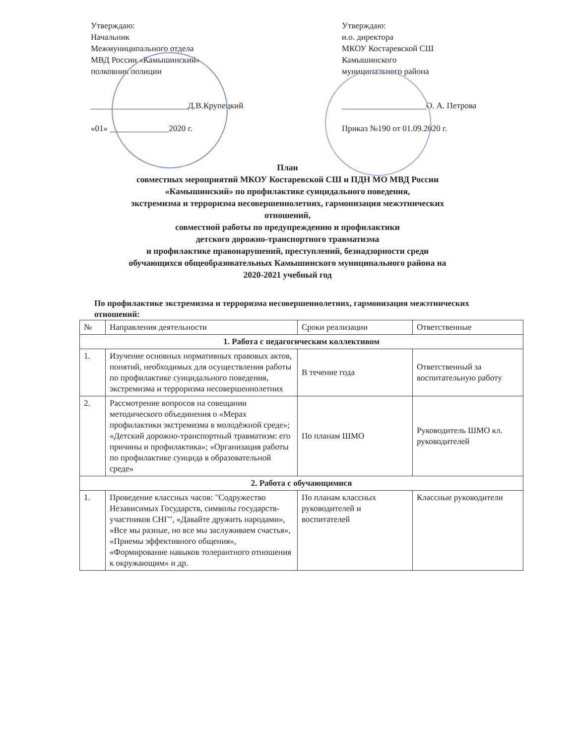Утверждаю:
Начальник
Межмуниципального отдела
МВД России «Камышинский»
полковник полиции
_______________________Д.В.Крупецкий
«01» ______________2020 г.
Утверждаю:
и.о. директора
МКОУ Костаревской СШ
Камышинского
муниципального района
____________________О. А. Петрова
Приказ №190 от 01.09.2020 г.
План
совместных мероприятий МКОУ Костаревской СШ и ПДН МО МВД России
«Камышинский» по профилактике суицидального поведения,
экстремизма и терроризма несовершеннолетних, гармонизация межэтнических
отношений,
совместной работы по предупреждению и профилактики
детского дорожно-транспортного травматизма
и профилактике правонарушений, преступлений, безнадзорности среди
обучающихся общеобразовательных Камышинского муниципального района на
2020-2021 учебный год
По профилактике экстремизма и терроризма несовершеннолетних, гармонизация межэтнических отношений:
| № | Направления деятельности | Сроки реализации | Ответственные |
| --- | --- | --- | --- |
| 1. Работа с педагогическим коллективом | | | |
| 1. | Изучение основных нормативных правовых актов, понятий, необходимых для осуществления работы по профилактике суицидального поведения, экстремизма и терроризма несовершеннолетних | В течение года | Ответственный за воспитательную работу |
| 2. | Рассмотрение вопросов на совещании методического объединения о «Мерах профилактики экстремизма в молодёжной среде»; «Детский дорожно-транспортный травматизм: его причины и профилактика»; «Организация работы по профилактике суицида в образовательной среде» | По планам ШМО | Руководитель ШМО кл. руководителей |
| 2. Работа с обучающимися | | | |
| 1. | Проведение классных часов: "Содружество Независимых Государств, символы государств-участников СНГ", «Давайте дружить народами», «Все мы разные, но все мы заслуживаем счастья», «Приемы эффективного общения», «Формирование навыков толерантного отношения к окружающим» и др. | По планам классных руководителей и воспитателей | Классные руководители |